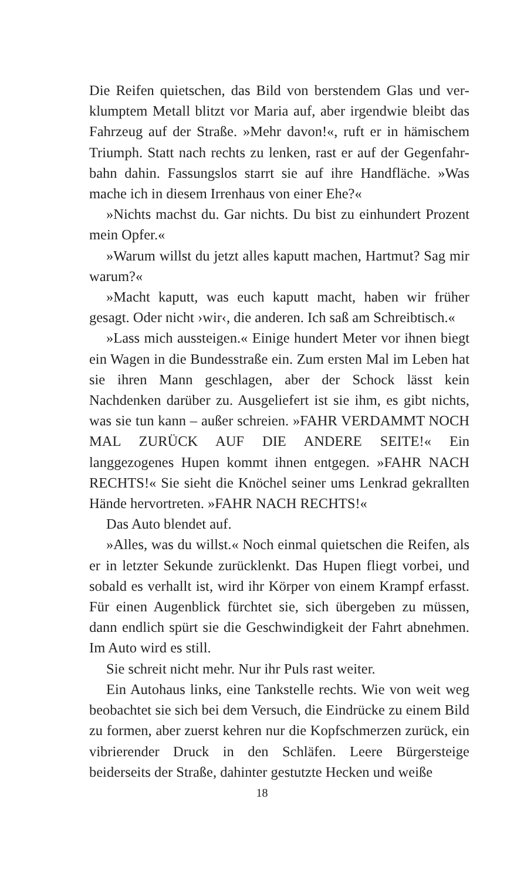Die Reifen quietschen, das Bild von berstendem Glas und ver­klumptem Metall blitzt vor Maria auf, aber irgendwie bleibt das Fahrzeug auf der Straße. »Mehr davon!«, ruft er in hämischem Triumph. Statt nach rechts zu lenken, rast er auf der Gegenfahr­bahn dahin. Fassungslos starrt sie auf ihre Handfläche. »Was mache ich in diesem Irrenhaus von einer Ehe?«
»Nichts machst du. Gar nichts. Du bist zu einhundert Pro­zent mein Opfer.«
»Warum willst du jetzt alles kaputt machen, Hartmut? Sag mir warum?«
»Macht kaputt, was euch kaputt macht, haben wir früher gesagt. Oder nicht ›wir‹, die anderen. Ich saß am Schreib­tisch.«
»Lass mich aussteigen.« Einige hundert Meter vor ihnen biegt ein Wagen in die Bundesstraße ein. Zum ersten Mal im Leben hat sie ihren Mann geschlagen, aber der Schock lässt kein Nachdenken darüber zu. Ausgeliefert ist sie ihm, es gibt nichts, was sie tun kann – außer schreien. »FAHR VERDAMMT NOCH MAL ZURÜCK AUF DIE ANDERE SEITE!« Ein langgezogenes Hupen kommt ihnen entgegen. »FAHR NACH RECHTS!« Sie sieht die Knöchel seiner ums Lenkrad gekrallten Hände hervor­treten. »FAHR NACH RECHTS!«
Das Auto blendet auf.
»Alles, was du willst.« Noch einmal quietschen die Reifen, als er in letzter Sekunde zurücklenkt. Das Hupen fliegt vorbei, und sobald es verhallt ist, wird ihr Körper von einem Krampf erfasst. Für einen Augenblick fürchtet sie, sich übergeben zu müssen, dann endlich spürt sie die Geschwindigkeit der Fahrt abnehmen. Im Auto wird es still.
Sie schreit nicht mehr. Nur ihr Puls rast weiter.
Ein Autohaus links, eine Tankstelle rechts. Wie von weit weg beobachtet sie sich bei dem Versuch, die Eindrücke zu einem Bild zu formen, aber zuerst kehren nur die Kopfschmerzen zu­rück, ein vibrierender Druck in den Schläfen. Leere Bürgerstei­ge beiderseits der Straße, dahinter gestutzte Hecken und weiße
18